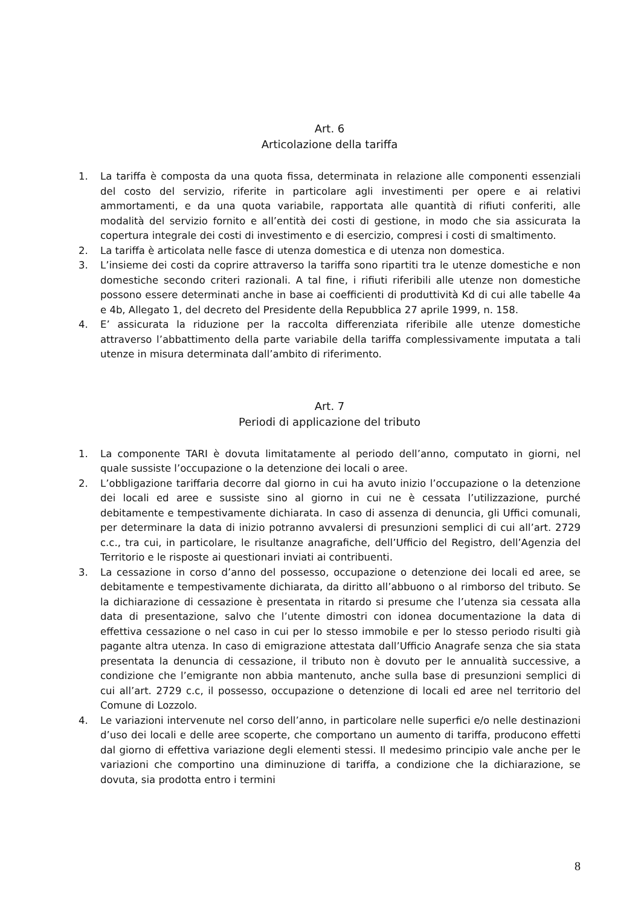Art. 6
Articolazione della tariffa
1. La tariffa è composta da una quota fissa, determinata in relazione alle componenti essenziali del costo del servizio, riferite in particolare agli investimenti per opere e ai relativi ammortamenti, e da una quota variabile, rapportata alle quantità di rifiuti conferiti, alle modalità del servizio fornito e all’entità dei costi di gestione, in modo che sia assicurata la copertura integrale dei costi di investimento e di esercizio, compresi i costi di smaltimento.
2. La tariffa è articolata nelle fasce di utenza domestica e di utenza non domestica.
3. L’insieme dei costi da coprire attraverso la tariffa sono ripartiti tra le utenze domestiche e non domestiche secondo criteri razionali. A tal fine, i rifiuti riferibili alle utenze non domestiche possono essere determinati anche in base ai coefficienti di produttività Kd di cui alle tabelle 4a e 4b, Allegato 1, del decreto del Presidente della Repubblica 27 aprile 1999, n. 158.
4. E’ assicurata la riduzione per la raccolta differenziata riferibile alle utenze domestiche attraverso l’abbattimento della parte variabile della tariffa complessivamente imputata a tali utenze in misura determinata dall’ambito di riferimento.
Art. 7
Periodi di applicazione del tributo
1. La componente TARI è dovuta limitatamente al periodo dell’anno, computato in giorni, nel quale sussiste l’occupazione o la detenzione dei locali o aree.
2. L’obbligazione tariffaria decorre dal giorno in cui ha avuto inizio l’occupazione o la detenzione dei locali ed aree e sussiste sino al giorno in cui ne è cessata l’utilizzazione, purché debitamente e tempestivamente dichiarata. In caso di assenza di denuncia, gli Uffici comunali, per determinare la data di inizio potranno avvalersi di presunzioni semplici di cui all’art. 2729 c.c., tra cui, in particolare, le risultanze anagrafiche, dell’Ufficio del Registro, dell’Agenzia del Territorio e le risposte ai questionari inviati ai contribuenti.
3. La cessazione in corso d’anno del possesso, occupazione o detenzione dei locali ed aree, se debitamente e tempestivamente dichiarata, da diritto all’abbuono o al rimborso del tributo. Se la dichiarazione di cessazione è presentata in ritardo si presume che l’utenza sia cessata alla data di presentazione, salvo che l’utente dimostri con idonea documentazione la data di effettiva cessazione o nel caso in cui per lo stesso immobile e per lo stesso periodo risulti già pagante altra utenza. In caso di emigrazione attestata dall’Ufficio Anagrafe senza che sia stata presentata la denuncia di cessazione, il tributo non è dovuto per le annualità successive, a condizione che l’emigrante non abbia mantenuto, anche sulla base di presunzioni semplici di cui all’art. 2729 c.c, il possesso, occupazione o detenzione di locali ed aree nel territorio del Comune di Lozzolo.
4. Le variazioni intervenute nel corso dell’anno, in particolare nelle superfici e/o nelle destinazioni d’uso dei locali e delle aree scoperte, che comportano un aumento di tariffa, producono effetti dal giorno di effettiva variazione degli elementi stessi. Il medesimo principio vale anche per le variazioni che comportino una diminuzione di tariffa, a condizione che la dichiarazione, se dovuta, sia prodotta entro i termini
8